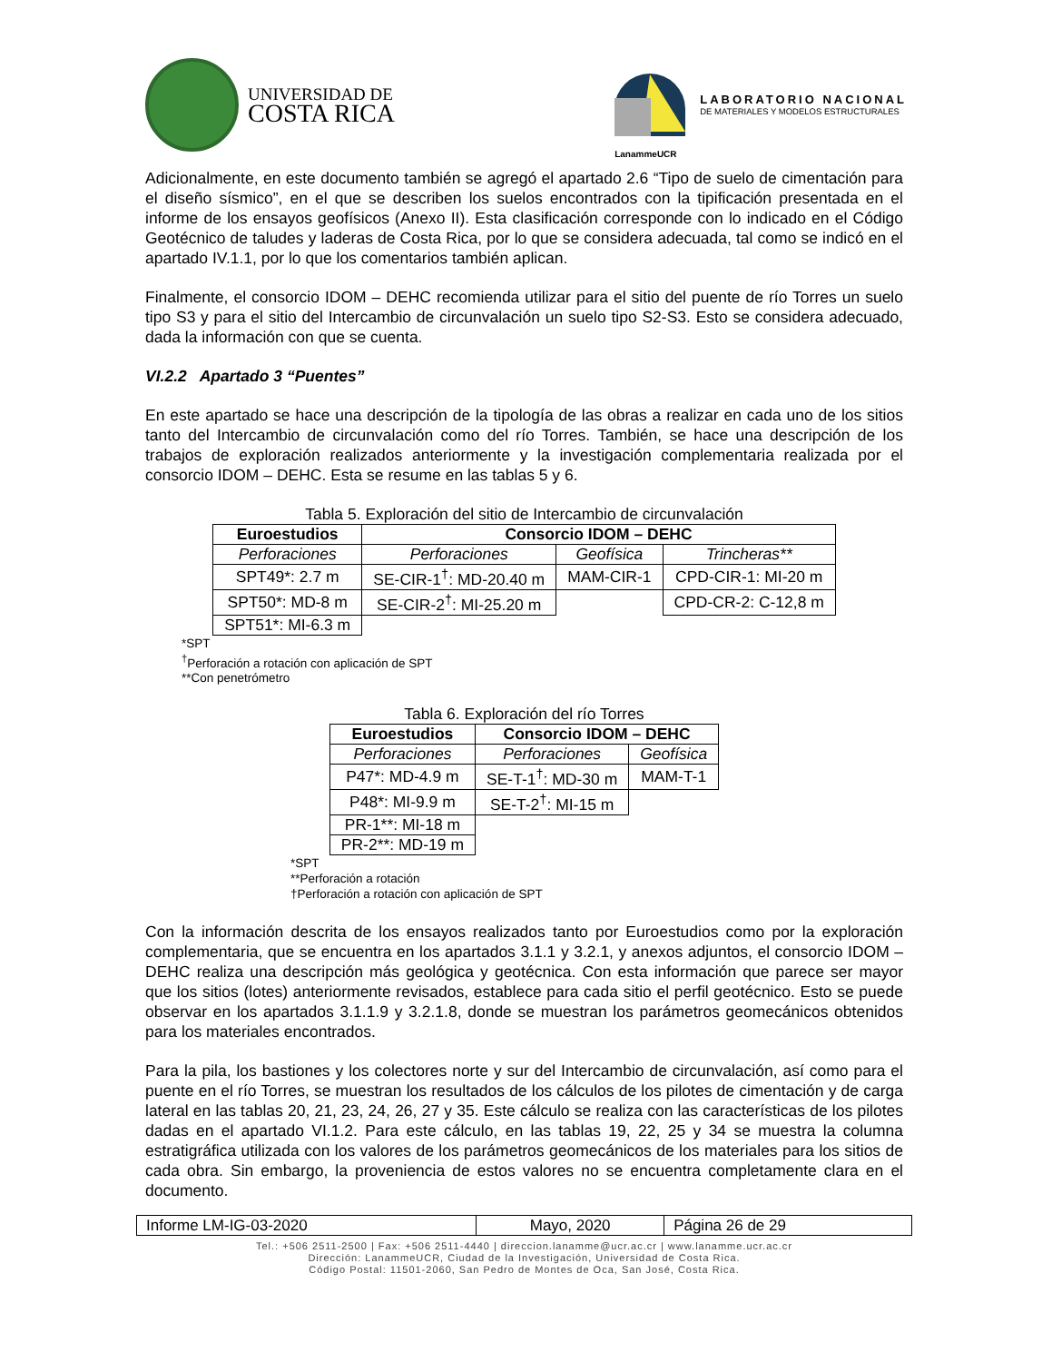UNIVERSIDAD DE
COSTA RICA
LanammeUCR
LABORATORIO NACIONAL
DE MATERIALES Y MODELOS ESTRUCTURALES
Adicionalmente, en este documento también se agregó el apartado 2.6 “Tipo de suelo de cimentación para el diseño sísmico”, en el que se describen los suelos encontrados con la tipificación presentada en el informe de los ensayos geofísicos (Anexo II). Esta clasificación corresponde con lo indicado en el Código Geotécnico de taludes y laderas de Costa Rica, por lo que se considera adecuada, tal como se indicó en el apartado IV.1.1, por lo que los comentarios también aplican.
Finalmente, el consorcio IDOM – DEHC recomienda utilizar para el sitio del puente de río Torres un suelo tipo S3 y para el sitio del Intercambio de circunvalación un suelo tipo S2-S3. Esto se considera adecuado, dada la información con que se cuenta.
VI.2.2 Apartado 3 “Puentes”
En este apartado se hace una descripción de la tipología de las obras a realizar en cada uno de los sitios tanto del Intercambio de circunvalación como del río Torres. También, se hace una descripción de los trabajos de exploración realizados anteriormente y la investigación complementaria realizada por el consorcio IDOM – DEHC. Esta se resume en las tablas 5 y 6.
Tabla 5. Exploración del sitio de Intercambio de circunvalación
| Euroestudios | Consorcio IDOM – DEHC | | |
| --- | --- | --- | --- |
| Perforaciones | Perforaciones | Geofísica | Trincheras** |
| SPT49*: 2.7 m | SE-CIR-1<sup>†</sup>: MD-20.40 m | MAM-CIR-1 | CPD-CIR-1: MI-20 m |
| SPT50*: MD-8 m | SE-CIR-2<sup>†</sup>: MI-25.20 m | | CPD-CR-2: C-12,8 m |
| SPT51*: MI-6.3 m | | | |
*SPT
<sup>†</sup> Perforación a rotación con aplicación de SPT
**Con penetrómetro
Tabla 6. Exploración del río Torres
| Euroestudios | Consorcio IDOM – DEHC | |
| --- | --- | --- |
| Perforaciones | Perforaciones | Geofísica |
| P47*: MD-4.9 m | SE-T-1<sup>†</sup>: MD-30 m | MAM-T-1 |
| P48*: MI-9.9 m | SE-T-2<sup>†</sup>: MI-15 m | |
| PR-1**: MI-18 m | | |
| PR-2**: MD-19 m | | |
*SPT
**Perforación a rotación
†Perforación a rotación con aplicación de SPT
Con la información descrita de los ensayos realizados tanto por Euroestudios como por la exploración complementaria, que se encuentra en los apartados 3.1.1 y 3.2.1, y anexos adjuntos, el consorcio IDOM – DEHC realiza una descripción más geológica y geotécnica. Con esta información que parece ser mayor que los sitios (lotes) anteriormente revisados, establece para cada sitio el perfil geotécnico. Esto se puede observar en los apartados 3.1.1.9 y 3.2.1.8, donde se muestran los parámetros geomecánicos obtenidos para los materiales encontrados.
Para la pila, los bastiones y los colectores norte y sur del Intercambio de circunvalación, así como para el puente en el río Torres, se muestran los resultados de los cálculos de los pilotes de cimentación y de carga lateral en las tablas 20, 21, 23, 24, 26, 27 y 35. Este cálculo se realiza con las características de los pilotes dadas en el apartado VI.1.2. Para este cálculo, en las tablas 19, 22, 25 y 34 se muestra la columna estratigráfica utilizada con los valores de los parámetros geomecánicos de los materiales para los sitios de cada obra. Sin embargo, la proveniencia de estos valores no se encuentra completamente clara en el documento.
| Informe LM-IG-03-2020 | Mayo, 2020 | Página 26 de 29 |
Tel.: +506 2511-2500 | Fax: +506 2511-4440 | direccion.lanamme@ucr.ac.cr | www.lanamme.ucr.ac.cr
Dirección: LanammeUCR, Ciudad de la Investigación, Universidad de Costa Rica.
Código Postal: 11501-2060, San Pedro de Montes de Oca, San José, Costa Rica.